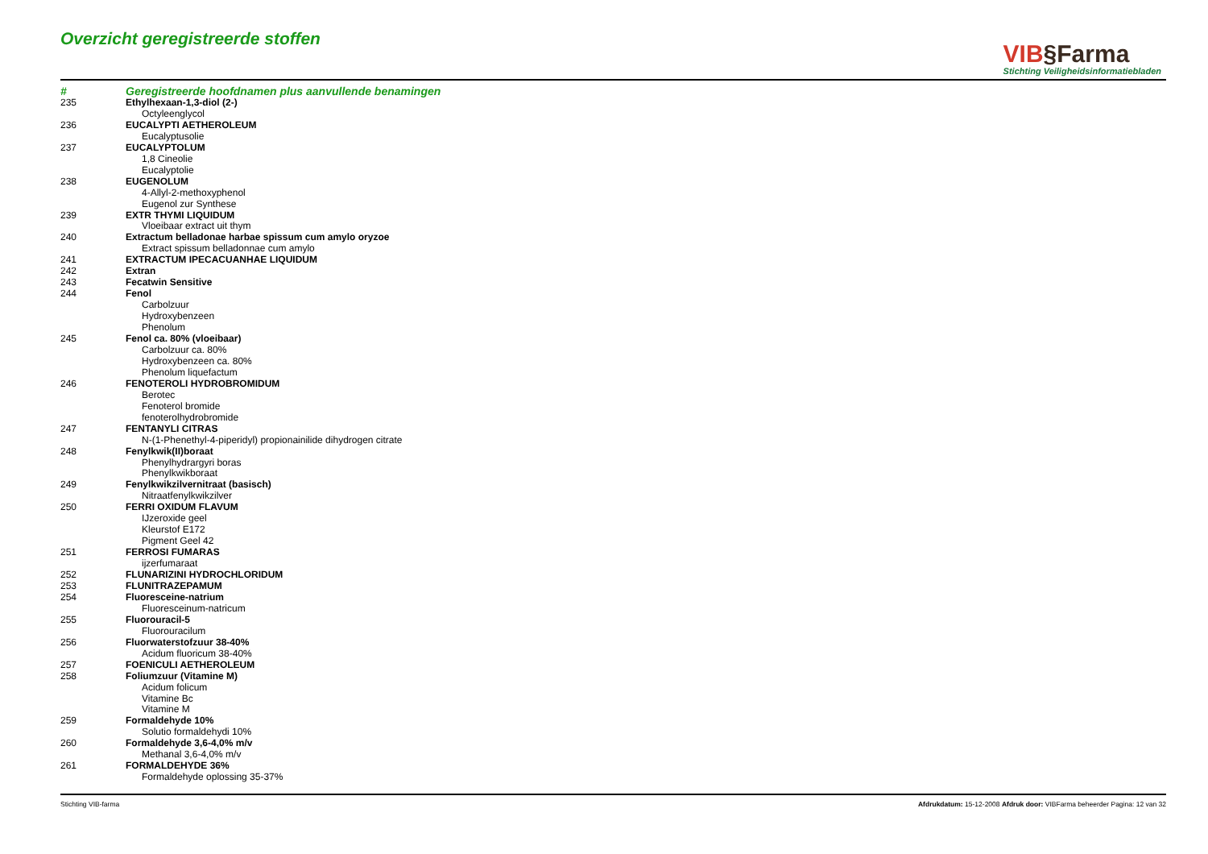Overzicht geregistreerde stoffen
VIB§Farma
Stichting Veiligheidsinformatiebladen
| # | Geregistreerde hoofdnamen plus aanvullende benamingen |
| --- | --- |
| 235 | Ethylhexaan-1,3-diol (2-) |
| | Octyleenglycol |
| 236 | EUCALYPTI AETHEROLEUM |
| | Eucalyptusolie |
| 237 | EUCALYPTOLUM |
| | 1,8 Cineolie |
| | Eucalyptolie |
| 238 | EUGENOLUM |
| | 4-Allyl-2-methoxyphenol |
| | Eugenol zur Synthese |
| 239 | EXTR THYMI LIQUIDUM |
| | Vloeibaar extract uit thym |
| 240 | Extractum belladonae harbae spissum cum amylo oryzoe |
| | Extract spissum belladonnae cum amylo |
| 241 | EXTRACTUM IPECACUANHAE LIQUIDUM |
| 242 | Extran |
| 243 | Fecatwin Sensitive |
| 244 | Fenol |
| | Carbolzuur |
| | Hydroxybenzeen |
| | Phenolum |
| 245 | Fenol ca. 80% (vloeibaar) |
| | Carbolzuur ca. 80% |
| | Hydroxybenzeen ca. 80% |
| | Phenolum liquefactum |
| 246 | FENOTEROLI HYDROBROMIDUM |
| | Berotec |
| | Fenoterol bromide |
| | fenoterolhydrobromide |
| 247 | FENTANYLI CITRAS |
| | N-(1-Phenethyl-4-piperidyl) propionainilide dihydrogen citrate |
| 248 | Fenylkwik(II)boraat |
| | Phenylhydrargyri boras |
| | Phenylkwikboraat |
| 249 | Fenylkwikzilvernitraat (basisch) |
| | Nitraatfenylkwikzilver |
| 250 | FERRI OXIDUM FLAVUM |
| | IJzeroxide geel |
| | Kleurstof E172 |
| | Pigment Geel 42 |
| 251 | FERROSI FUMARAS |
| | ijzerfumaraat |
| 252 | FLUNARIZINI HYDROCHLORIDUM |
| 253 | FLUNITRAZEPAMUM |
| 254 | Fluoresceine-natrium |
| | Fluoresceinum-natricum |
| 255 | Fluorouracil-5 |
| | Fluorouracilum |
| 256 | Fluorwaterstofzuur 38-40% |
| | Acidum fluoricum 38-40% |
| 257 | FOENICULI AETHEROLEUM |
| 258 | Foliumzuur (Vitamine M) |
| | Acidum folicum |
| | Vitamine Bc |
| | Vitamine M |
| 259 | Formaldehyde 10% |
| | Solutio formaldehydi 10% |
| 260 | Formaldehyde 3,6-4,0% m/v |
| | Methanal 3,6-4,0% m/v |
| 261 | FORMALDEHYDE 36% |
| | Formaldehyde oplossing 35-37% |
Stichting VIB-farma Afdrukdatum: 15-12-2008 Afdruk door: VIBFarma beheerder Pagina: 12 van 32